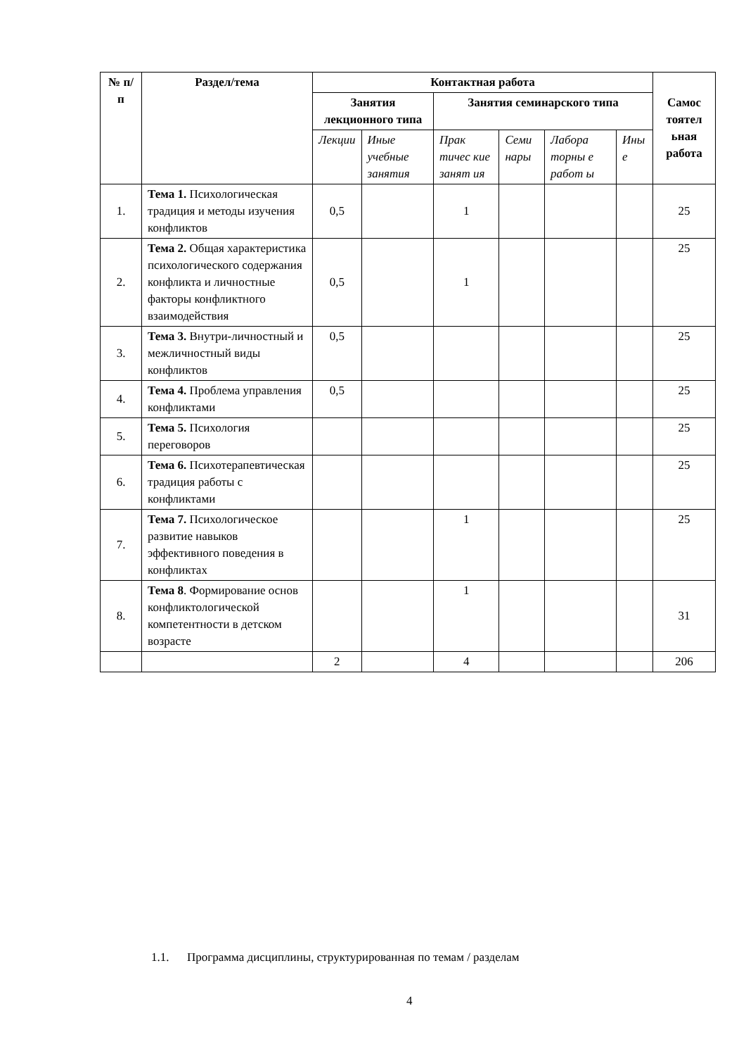| № п/п | Раздел/тема | Контактная работа | | | | | | Самос тоятел ьная работа |
| --- | --- | --- | --- | --- | --- | --- | --- | --- |
| | | Занятия лекционного типа | | Занятия семинарского типа | | | | |
| | | Лекции | Иные учебные занятия | Прак тичес кие занят ия | Семи нары | Лабора торны е работ ы | Ины е | |
| 1. | Тема 1. Психологическая традиция и методы изучения конфликтов | 0,5 | | 1 | | | | 25 |
| 2. | Тема 2. Общая характеристика психологического содержания конфликта и личностные факторы конфликтного взаимодействия | 0,5 | | 1 | | | | 25 |
| 3. | Тема 3. Внутри-личностный и межличностный виды конфликтов | 0,5 | | | | | | 25 |
| 4. | Тема 4. Проблема управления конфликтами | 0,5 | | | | | | 25 |
| 5. | Тема 5. Психология переговоров | | | | | | | 25 |
| 6. | Тема 6. Психотерапевтическая традиция работы с конфликтами | | | | | | | 25 |
| 7. | Тема 7. Психологическое развитие навыков эффективного поведения в конфликтах | | | 1 | | | | 25 |
| 8. | Тема 8 . Формирование основ конфликтологической компетентности в детском возрасте | | | 1 | | | | 31 |
| | | 2 | | 4 | | | | 206 |
1.1. Программа дисциплины, структурированная по темам / разделам
4